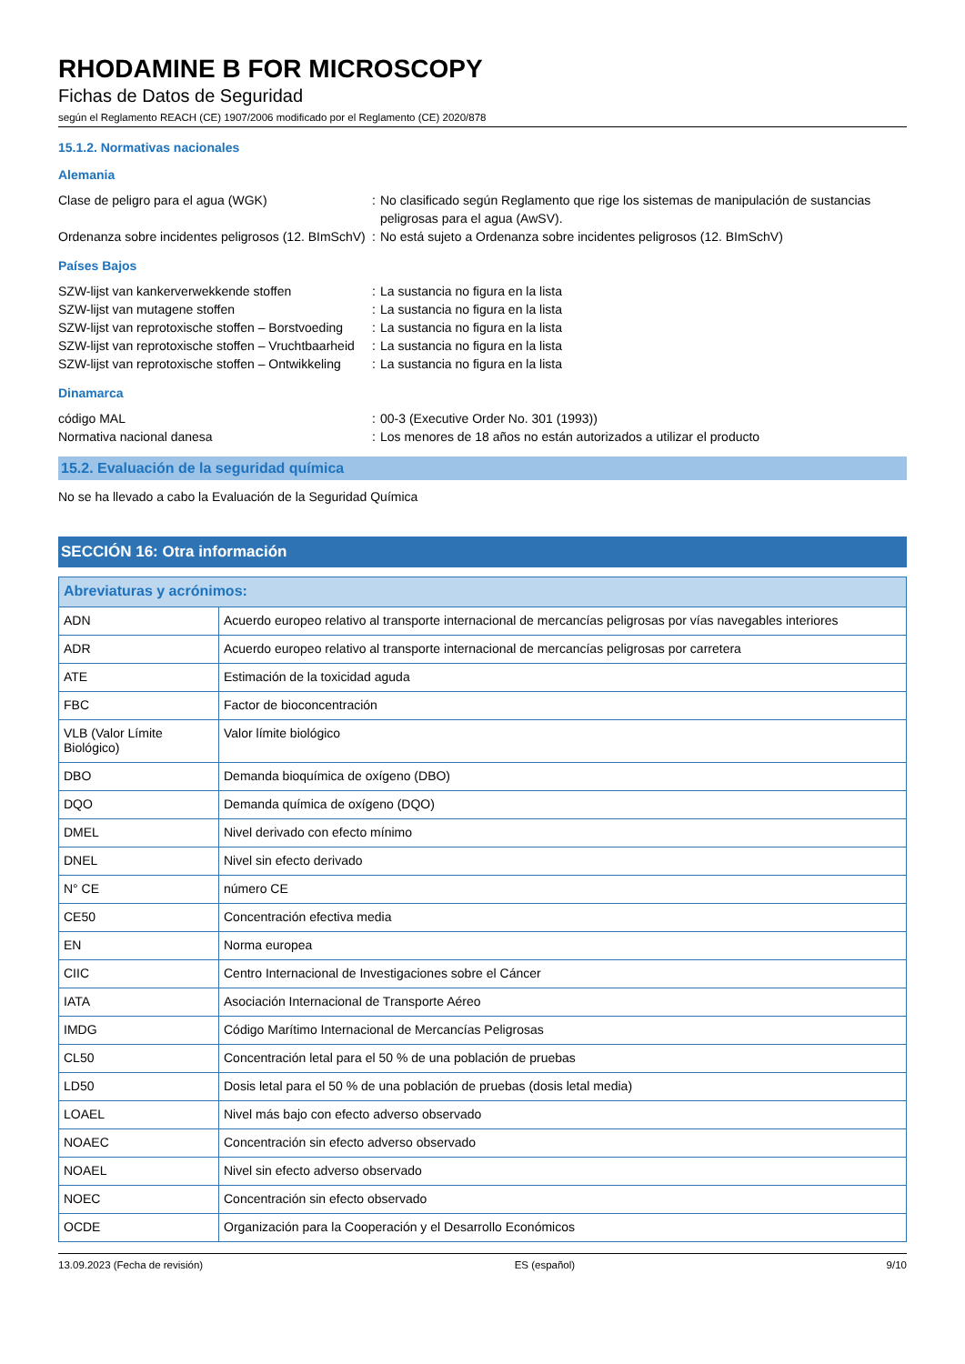RHODAMINE B FOR MICROSCOPY
Fichas de Datos de Seguridad
según el Reglamento REACH (CE) 1907/2006 modificado por el Reglamento (CE) 2020/878
15.1.2. Normativas nacionales
Alemania
Clase de peligro para el agua (WGK)
:
No clasificado según Reglamento que rige los sistemas de manipulación de sustancias peligrosas para el agua (AwSV).
Ordenanza sobre incidentes peligrosos (12. BImSchV)
:
No está sujeto a Ordenanza sobre incidentes peligrosos (12. BImSchV)
Países Bajos
SZW-lijst van kankerverwekkende stoffen
:
La sustancia no figura en la lista
SZW-lijst van mutagene stoffen
:
La sustancia no figura en la lista
SZW-lijst van reprotoxische stoffen – Borstvoeding
:
La sustancia no figura en la lista
SZW-lijst van reprotoxische stoffen – Vruchtbaarheid
:
La sustancia no figura en la lista
SZW-lijst van reprotoxische stoffen – Ontwikkeling
:
La sustancia no figura en la lista
Dinamarca
código MAL
:
00-3 (Executive Order No. 301 (1993))
Normativa nacional danesa
:
Los menores de 18 años no están autorizados a utilizar el producto
15.2. Evaluación de la seguridad química
No se ha llevado a cabo la Evaluación de la Seguridad Química
SECCIÓN 16: Otra información
| Abreviaturas y acrónimos: | |
| --- | --- |
| ADN | Acuerdo europeo relativo al transporte internacional de mercancías peligrosas por vías navegables interiores |
| ADR | Acuerdo europeo relativo al transporte internacional de mercancías peligrosas por carretera |
| ATE | Estimación de la toxicidad aguda |
| FBC | Factor de bioconcentración |
| VLB (Valor Límite Biológico) | Valor límite biológico |
| DBO | Demanda bioquímica de oxígeno (DBO) |
| DQO | Demanda química de oxígeno (DQO) |
| DMEL | Nivel derivado con efecto mínimo |
| DNEL | Nivel sin efecto derivado |
| N° CE | número CE |
| CE50 | Concentración efectiva media |
| EN | Norma europea |
| CIIC | Centro Internacional de Investigaciones sobre el Cáncer |
| IATA | Asociación Internacional de Transporte Aéreo |
| IMDG | Código Marítimo Internacional de Mercancías Peligrosas |
| CL50 | Concentración letal para el 50 % de una población de pruebas |
| LD50 | Dosis letal para el 50 % de una población de pruebas (dosis letal media) |
| LOAEL | Nivel más bajo con efecto adverso observado |
| NOAEC | Concentración sin efecto adverso observado |
| NOAEL | Nivel sin efecto adverso observado |
| NOEC | Concentración sin efecto observado |
| OCDE | Organización para la Cooperación y el Desarrollo Económicos |
13.09.2023 (Fecha de revisión) ES (español) 9/10